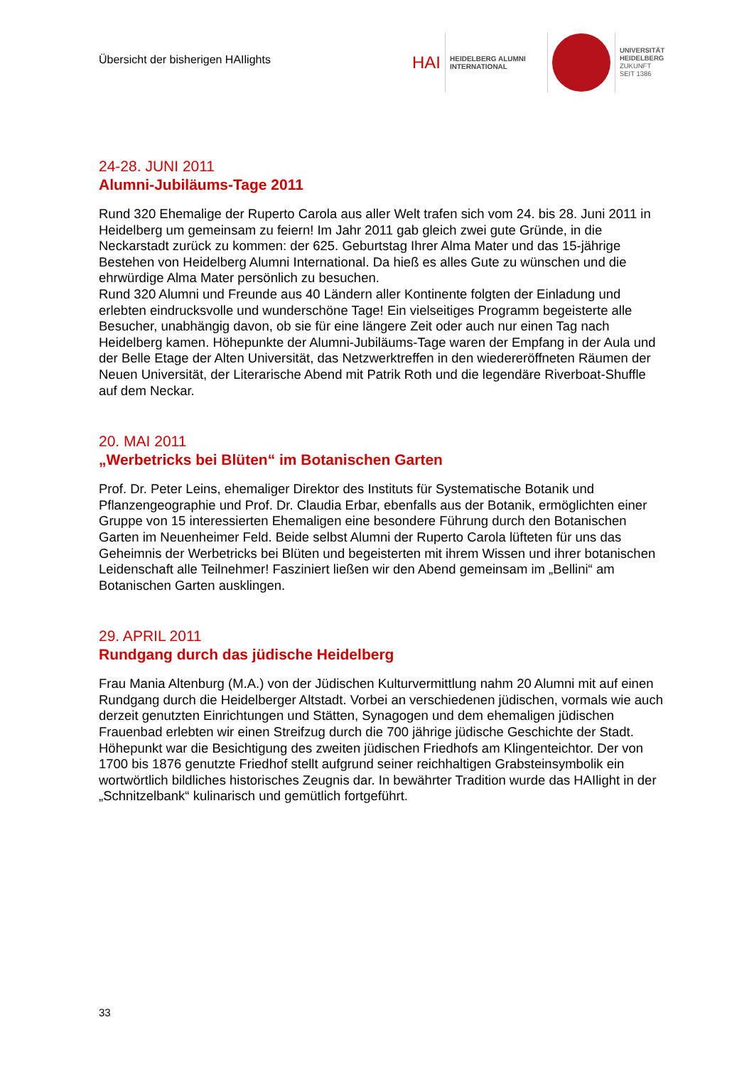Übersicht der bisherigen HAIlights
HAI
HEIDELBERG ALUMNI
INTERNATIONAL
UNIVERSITÄT
HEIDELBERG
ZUKUNFT
SEIT 1386
24-28. JUNI 2011
Alumni-Jubiläums-Tage 2011
Rund 320 Ehemalige der Ruperto Carola aus aller Welt trafen sich vom 24. bis 28. Juni 2011 in Heidelberg um gemeinsam zu feiern! Im Jahr 2011 gab gleich zwei gute Gründe, in die Neckarstadt zurück zu kommen: der 625. Geburtstag Ihrer Alma Mater und das 15-jährige Bestehen von Heidelberg Alumni International. Da hieß es alles Gute zu wünschen und die ehrwürdige Alma Mater persönlich zu besuchen.
Rund 320 Alumni und Freunde aus 40 Ländern aller Kontinente folgten der Einladung und erlebten eindrucksvolle und wunderschöne Tage! Ein vielseitiges Programm begeisterte alle Besucher, unabhängig davon, ob sie für eine längere Zeit oder auch nur einen Tag nach Heidelberg kamen. Höhepunkte der Alumni-Jubiläums-Tage waren der Empfang in der Aula und der Belle Etage der Alten Universität, das Netzwerktreffen in den wiedereröffneten Räumen der Neuen Universität, der Literarische Abend mit Patrik Roth und die legendäre Riverboat-Shuffle auf dem Neckar.
20. MAI 2011
„Werbetricks bei Blüten“ im Botanischen Garten
Prof. Dr. Peter Leins, ehemaliger Direktor des Instituts für Systematische Botanik und Pflanzengeographie und Prof. Dr. Claudia Erbar, ebenfalls aus der Botanik, ermöglichten einer Gruppe von 15 interessierten Ehemaligen eine besondere Führung durch den Botanischen Garten im Neuenheimer Feld. Beide selbst Alumni der Ruperto Carola lüfteten für uns das Geheimnis der Werbetricks bei Blüten und begeisterten mit ihrem Wissen und ihrer botanischen Leidenschaft alle Teilnehmer! Fasziniert ließen wir den Abend gemeinsam im „Bellini“ am Botanischen Garten ausklingen.
29. APRIL 2011
Rundgang durch das jüdische Heidelberg
Frau Mania Altenburg (M.A.) von der Jüdischen Kulturvermittlung nahm 20 Alumni mit auf einen Rundgang durch die Heidelberger Altstadt. Vorbei an verschiedenen jüdischen, vormals wie auch derzeit genutzten Einrichtungen und Stätten, Synagogen und dem ehemaligen jüdischen Frauenbad erlebten wir einen Streifzug durch die 700 jährige jüdische Geschichte der Stadt. Höhepunkt war die Besichtigung des zweiten jüdischen Friedhofs am Klingenteichtor. Der von 1700 bis 1876 genutzte Friedhof stellt aufgrund seiner reichhaltigen Grabsteinsymbolik ein wortwörtlich bildliches historisches Zeugnis dar. In bewährter Tradition wurde das HAIlight in der „Schnitzelbank“ kulinarisch und gemütlich fortgeführt.
33